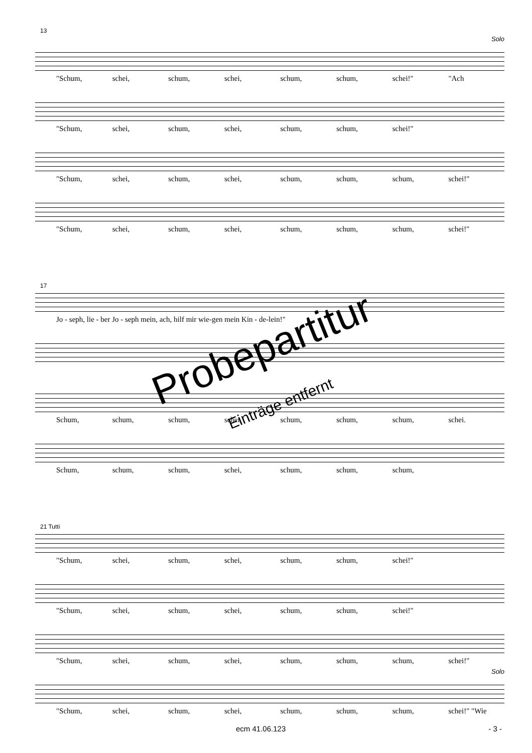13
Solo
"Schum, schei, schum, schei, schum, schum, schei!" "Ach
"Schum, schei, schum, schei, schum, schum, schei!"
"Schum, schei, schum, schei, schum, schum, schum, schei!"
"Schum, schei, schum, schei, schum, schum, schum, schei!"
17
Jo - seph, lie - ber Jo - seph mein, ach, hilf mir wie-gen mein Kin - de-lein!"
Schum, schum, schum, schei, schum, schum, schum, schei.
Schum, schum, schum, schei, schum, schum, schum,
21 Tutti
"Schum, schei, schum, schei, schum, schum, schei!"
"Schum, schei, schum, schei, schum, schum, schei!"
"Schum, schei, schum, schei, schum, schum, schum, schei!"
Solo
"Schum, schei, schum, schei, schum, schum, schum, schei!" "Wie
Probepartitur
Einträge entfernt
ecm 41.06.123 - 3 -